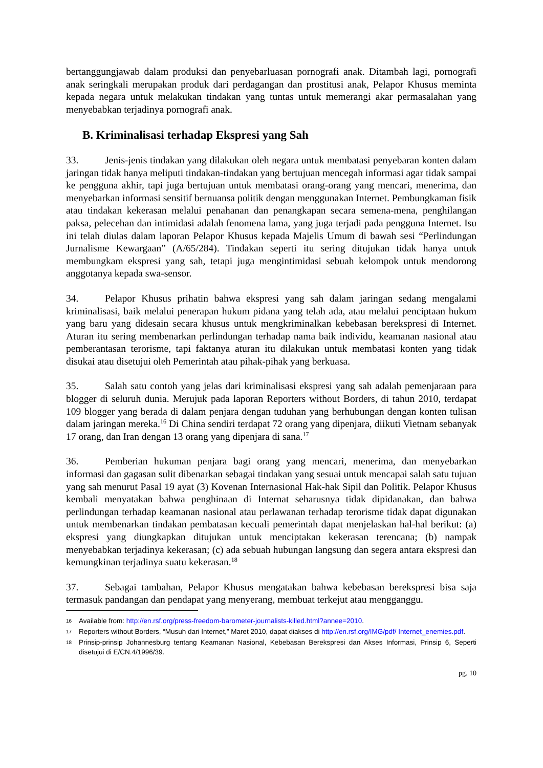bertanggungjawab dalam produksi dan penyebarluasan pornografi anak. Ditambah lagi, pornografi anak seringkali merupakan produk dari perdagangan dan prostitusi anak, Pelapor Khusus meminta kepada negara untuk melakukan tindakan yang tuntas untuk memerangi akar permasalahan yang menyebabkan terjadinya pornografi anak.
B. Kriminalisasi terhadap Ekspresi yang Sah
33. Jenis-jenis tindakan yang dilakukan oleh negara untuk membatasi penyebaran konten dalam jaringan tidak hanya meliputi tindakan-tindakan yang bertujuan mencegah informasi agar tidak sampai ke pengguna akhir, tapi juga bertujuan untuk membatasi orang-orang yang mencari, menerima, dan menyebarkan informasi sensitif bernuansa politik dengan menggunakan Internet. Pembungkaman fisik atau tindakan kekerasan melalui penahanan dan penangkapan secara semena-mena, penghilangan paksa, pelecehan dan intimidasi adalah fenomena lama, yang juga terjadi pada pengguna Internet. Isu ini telah diulas dalam laporan Pelapor Khusus kepada Majelis Umum di bawah sesi “Perlindungan Jurnalisme Kewargaan” (A/65/284). Tindakan seperti itu sering ditujukan tidak hanya untuk membungkam ekspresi yang sah, tetapi juga mengintimidasi sebuah kelompok untuk mendorong anggotanya kepada swa-sensor.
34. Pelapor Khusus prihatin bahwa ekspresi yang sah dalam jaringan sedang mengalami kriminalisasi, baik melalui penerapan hukum pidana yang telah ada, atau melalui penciptaan hukum yang baru yang didesain secara khusus untuk mengkriminalkan kebebasan berekspresi di Internet. Aturan itu sering membenarkan perlindungan terhadap nama baik individu, keamanan nasional atau pemberantasan terorisme, tapi faktanya aturan itu dilakukan untuk membatasi konten yang tidak disukai atau disetujui oleh Pemerintah atau pihak-pihak yang berkuasa.
35. Salah satu contoh yang jelas dari kriminalisasi ekspresi yang sah adalah pemenjaraan para blogger di seluruh dunia. Merujuk pada laporan Reporters without Borders, di tahun 2010, terdapat 109 blogger yang berada di dalam penjara dengan tuduhan yang berhubungan dengan konten tulisan dalam jaringan mereka.<sup>16</sup> Di China sendiri terdapat 72 orang yang dipenjara, diikuti Vietnam sebanyak 17 orang, dan Iran dengan 13 orang yang dipenjara di sana.<sup>17</sup>
36. Pemberian hukuman penjara bagi orang yang mencari, menerima, dan menyebarkan informasi dan gagasan sulit dibenarkan sebagai tindakan yang sesuai untuk mencapai salah satu tujuan yang sah menurut Pasal 19 ayat (3) Kovenan Internasional Hak-hak Sipil dan Politik. Pelapor Khusus kembali menyatakan bahwa penghinaan di Internat seharusnya tidak dipidanakan, dan bahwa perlindungan terhadap keamanan nasional atau perlawanan terhadap terorisme tidak dapat digunakan untuk membenarkan tindakan pembatasan kecuali pemerintah dapat menjelaskan hal-hal berikut: (a) ekspresi yang diungkapkan ditujukan untuk menciptakan kekerasan terencana; (b) nampak menyebabkan terjadinya kekerasan; (c) ada sebuah hubungan langsung dan segera antara ekspresi dan kemungkinan terjadinya suatu kekerasan.<sup>18</sup>
37. Sebagai tambahan, Pelapor Khusus mengatakan bahwa kebebasan berekspresi bisa saja termasuk pandangan dan pendapat yang menyerang, membuat terkejut atau mengganggu.
16 Available from: http://en.rsf.org/press-freedom-barometer-journalists-killed.html?annee=2010.
17 Reporters without Borders, “Musuh dari Internet,” Maret 2010, dapat diakses di http://en.rsf.org/IMG/pdf/ Internet_enemies.pdf.
18 Prinsip-prinsip Johannesburg tentang Keamanan Nasional, Kebebasan Berekspresi dan Akses Informasi, Prinsip 6, Seperti disetujui di E/CN.4/1996/39.
pg. 10